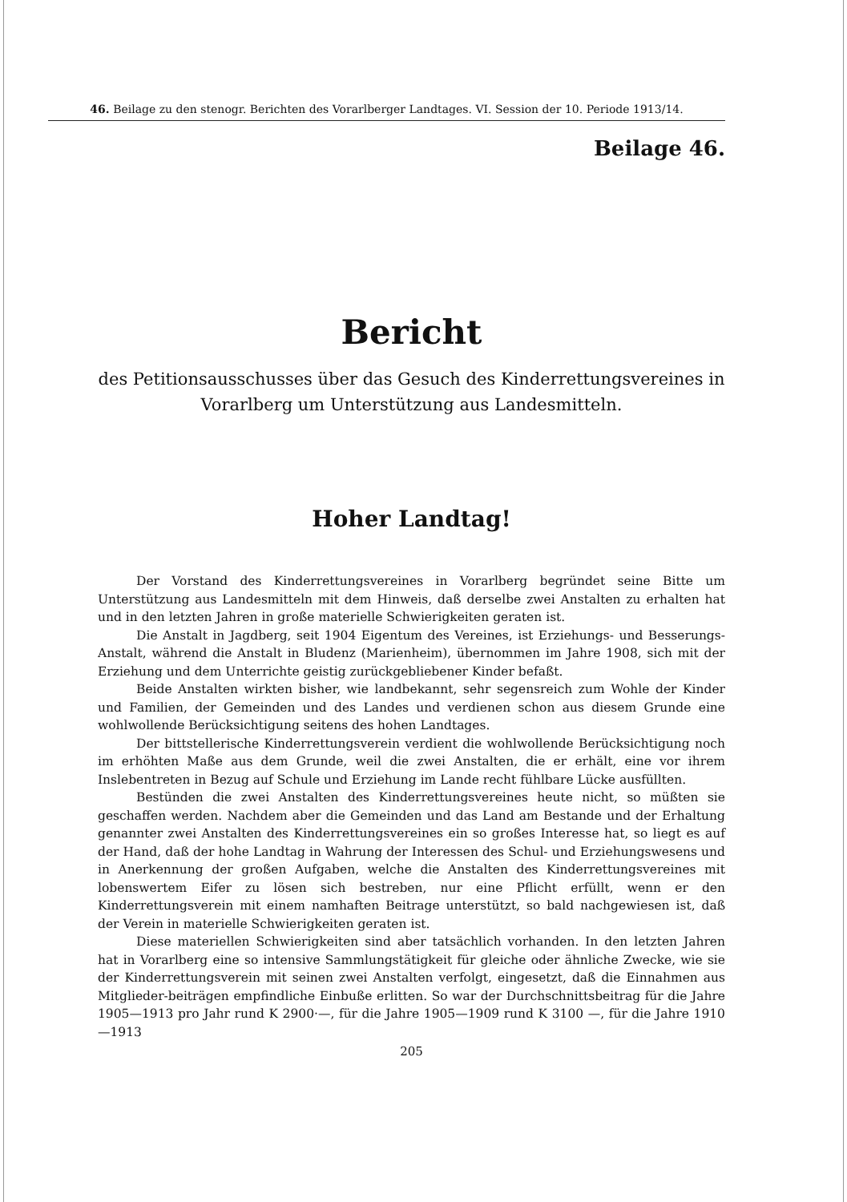46. Beilage zu den stenogr. Berichten des Vorarlberger Landtages. VI. Session der 10. Periode 1913/14.
Beilage 46.
Bericht
des Petitionsausschusses über das Gesuch des Kinderrettungsvereines in
Vorarlberg um Unterstützung aus Landesmitteln.
Hoher Landtag!
Der Vorstand des Kinderrettungsvereines in Vorarlberg begründet seine Bitte um Unterstützung aus Landesmitteln mit dem Hinweis, daß derselbe zwei Anstalten zu erhalten hat und in den letzten Jahren in große materielle Schwierigkeiten geraten ist.
Die Anstalt in Jagdberg, seit 1904 Eigentum des Vereines, ist Erziehungs- und Besserungs-Anstalt, während die Anstalt in Bludenz (Marienheim), übernommen im Jahre 1908, sich mit der Erziehung und dem Unterrichte geistig zurückgebliebener Kinder befaßt.
Beide Anstalten wirkten bisher, wie landbekannt, sehr segensreich zum Wohle der Kinder und Familien, der Gemeinden und des Landes und verdienen schon aus diesem Grunde eine wohlwollende Berücksichtigung seitens des hohen Landtages.
Der bittstellerische Kinderrettungsverein verdient die wohlwollende Berücksichtigung noch im erhöhten Maße aus dem Grunde, weil die zwei Anstalten, die er erhält, eine vor ihrem Inslebentreten in Bezug auf Schule und Erziehung im Lande recht fühlbare Lücke ausfüllten.
Bestünden die zwei Anstalten des Kinderrettungsvereines heute nicht, so müßten sie geschaffen werden. Nachdem aber die Gemeinden und das Land am Bestande und der Erhaltung genannter zwei Anstalten des Kinderrettungsvereines ein so großes Interesse hat, so liegt es auf der Hand, daß der hohe Landtag in Wahrung der Interessen des Schul- und Erziehungswesens und in Anerkennung der großen Aufgaben, welche die Anstalten des Kinderrettungsvereines mit lobenswertem Eifer zu lösen sich bestreben, nur eine Pflicht erfüllt, wenn er den Kinderrettungsverein mit einem namhaften Beitrage unterstützt, so bald nachgewiesen ist, daß der Verein in materielle Schwierigkeiten geraten ist.
Diese materiellen Schwierigkeiten sind aber tatsächlich vorhanden. In den letzten Jahren hat in Vorarlberg eine so intensive Sammlungstätigkeit für gleiche oder ähnliche Zwecke, wie sie der Kinderrettungsverein mit seinen zwei Anstalten verfolgt, eingesetzt, daß die Einnahmen aus Mitglieder-beiträgen empfindliche Einbuße erlitten. So war der Durchschnittsbeitrag für die Jahre 1905—1913 pro Jahr rund K 2900·—, für die Jahre 1905—1909 rund K 3100 —, für die Jahre 1910—1913
205